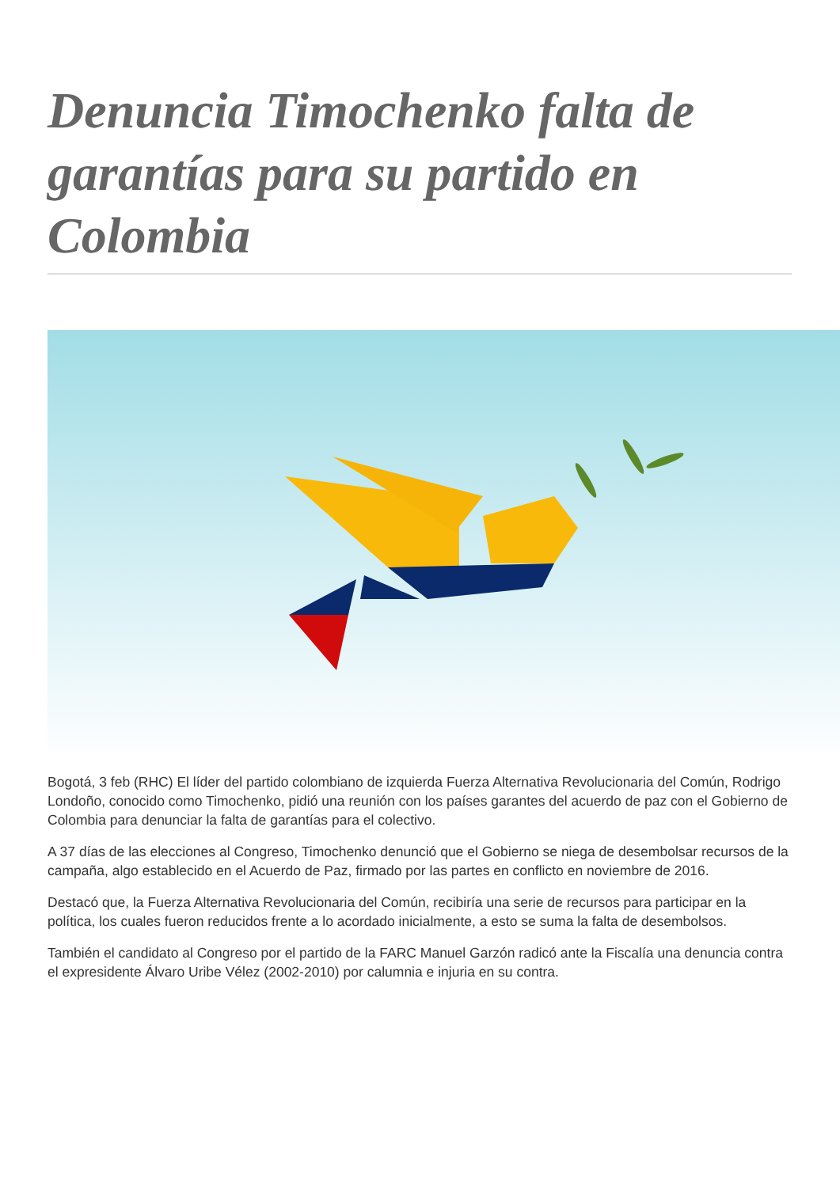Denuncia Timochenko falta de garantías para su partido en Colombia
Bogotá, 3 feb (RHC) El líder del partido colombiano de izquierda Fuerza Alternativa Revolucionaria del Común, Rodrigo Londoño, conocido como Timochenko, pidió una reunión con los países garantes del acuerdo de paz con el Gobierno de Colombia para denunciar la falta de garantías para el colectivo.
A 37 días de las elecciones al Congreso, Timochenko denunció que el Gobierno se niega de desembolsar recursos de la campaña, algo establecido en el Acuerdo de Paz, firmado por las partes en conflicto en noviembre de 2016.
Destacó que, la Fuerza Alternativa Revolucionaria del Común, recibiría una serie de recursos para participar en la política, los cuales fueron reducidos frente a lo acordado inicialmente, a esto se suma la falta de desembolsos.
También el candidato al Congreso por el partido de la FARC Manuel Garzón radicó ante la Fiscalía una denuncia contra el expresidente Álvaro Uribe Vélez (2002-2010) por calumnia e injuria en su contra.